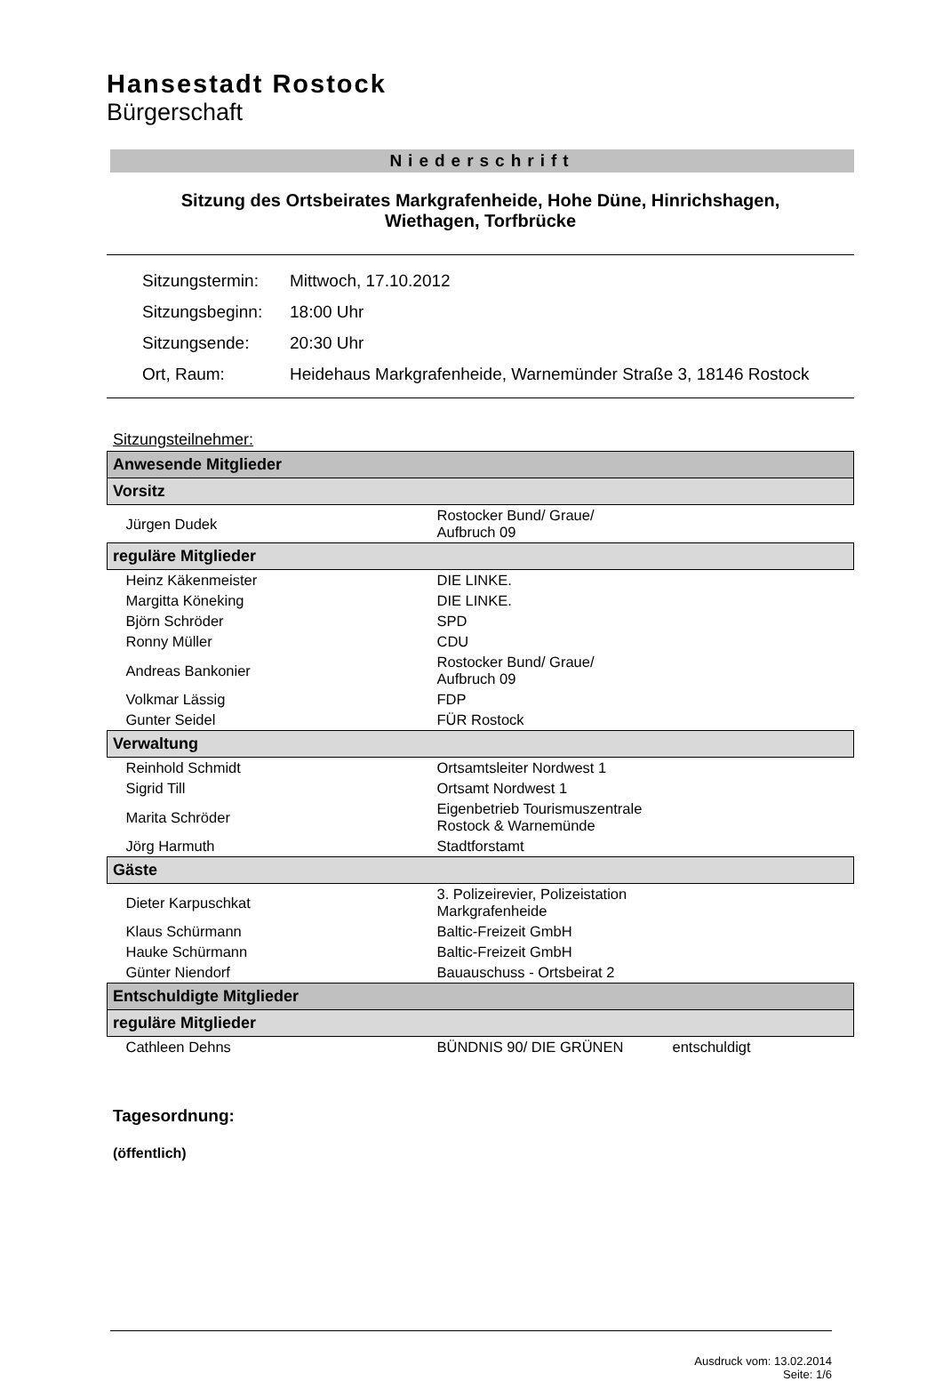Hansestadt Rostock
Bürgerschaft
Niederschrift
Sitzung des Ortsbeirates Markgrafenheide, Hohe Düne, Hinrichshagen,
Wiethagen, Torfbrücke
| Sitzungstermin: | Mittwoch, 17.10.2012 |
| Sitzungsbeginn: | 18:00 Uhr |
| Sitzungsende: | 20:30 Uhr |
| Ort, Raum: | Heidehaus Markgrafenheide, Warnemünder Straße 3, 18146 Rostock |
Sitzungsteilnehmer:
| Anwesende Mitglieder | | |
| --- | --- | --- |
| Vorsitz | | |
| Jürgen Dudek | Rostocker Bund/ Graue/ Aufbruch 09 | |
| reguläre Mitglieder | | |
| Heinz Käkenmeister | DIE LINKE. | |
| Margitta Köneking | DIE LINKE. | |
| Björn Schröder | SPD | |
| Ronny Müller | CDU | |
| Andreas Bankonier | Rostocker Bund/ Graue/ Aufbruch 09 | |
| Volkmar Lässig | FDP | |
| Gunter Seidel | FÜR Rostock | |
| Verwaltung | | |
| Reinhold Schmidt | Ortsamtsleiter Nordwest 1 | |
| Sigrid Till | Ortsamt Nordwest 1 | |
| Marita Schröder | Eigenbetrieb Tourismuszentrale Rostock & Warnemünde | |
| Jörg Harmuth | Stadtforstamt | |
| Gäste | | |
| Dieter Karpuschkat | 3. Polizeirevier, Polizeistation Markgrafenheide | |
| Klaus Schürmann | Baltic-Freizeit GmbH | |
| Hauke Schürmann | Baltic-Freizeit GmbH | |
| Günter Niendorf | Bauauschuss - Ortsbeirat 2 | |
| Entschuldigte Mitglieder | | |
| reguläre Mitglieder | | |
| Cathleen Dehns | BÜNDNIS 90/ DIE GRÜNEN | entschuldigt |
Tagesordnung:
(öffentlich)
Ausdruck vom: 13.02.2014
Seite: 1/6